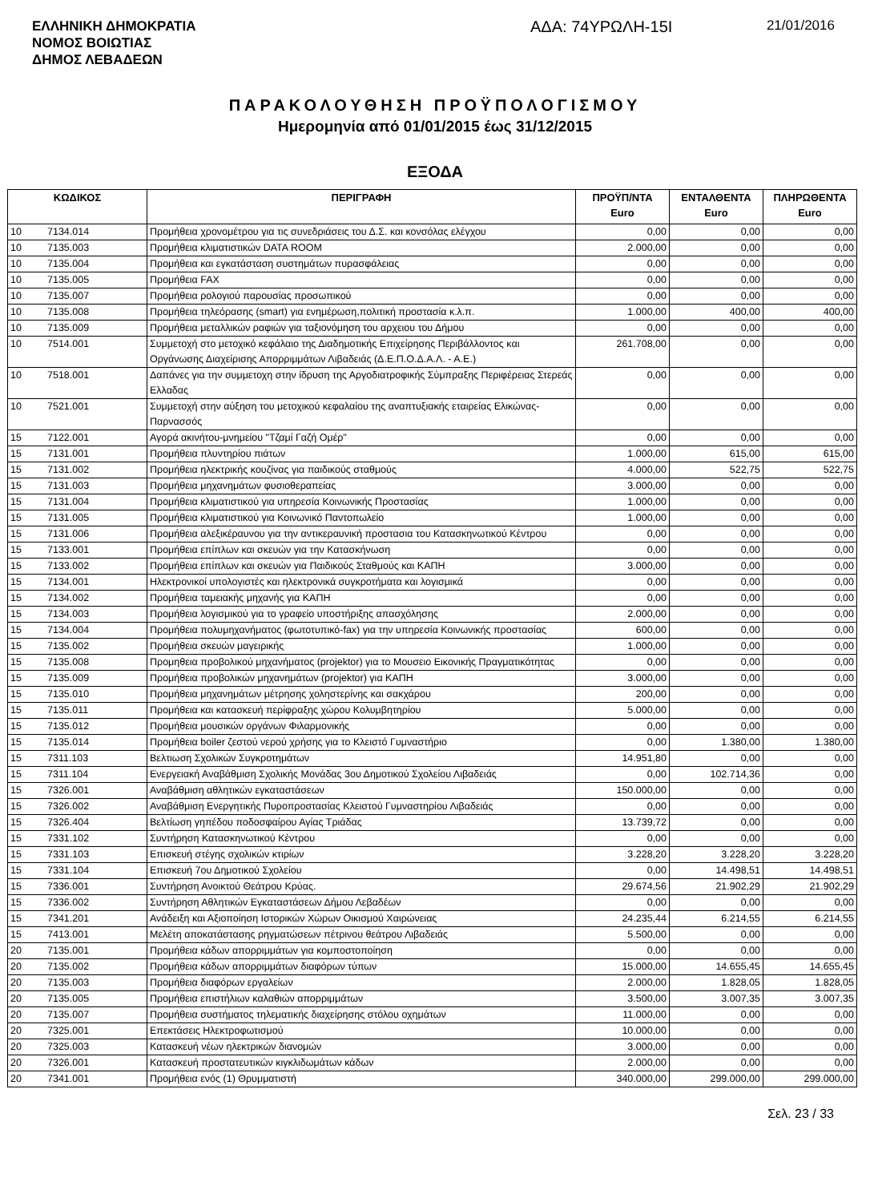ΕΛΛΗΝΙΚΗ ΔΗΜΟΚΡΑΤΙΑ
ΝΟΜΟΣ ΒΟΙΩΤΙΑΣ
ΔΗΜΟΣ ΛΕΒΑΔΕΩΝ
ΑΔΑ: 74ΥΡΩΛΗ-15Ι
21/01/2016
ΠΑΡΑΚΟΛΟΥΘΗΣΗ ΠΡΟΫΠΟΛΟΓΙΣΜΟΥ
Ημερομηνία από 01/01/2015 έως 31/12/2015
ΕΞΟΔΑ
| ΚΩΔΙΚΟΣ | | ΠΕΡΙΓΡΑΦΗ | ΠΡΟΫΠ/ΝΤΑ Euro | ΕΝΤΑΛΘΕΝΤΑ Euro | ΠΛΗΡΩΘΕΝΤΑ Euro |
| --- | --- | --- | --- | --- | --- |
| 10 | 7134.014 | Προμήθεια χρονομέτρου για τις συνεδριάσεις του Δ.Σ. και κονσόλας ελέγχου | 0,00 | 0,00 | 0,00 |
| 10 | 7135.003 | Προμήθεια κλιματιστικών DATA ROOM | 2.000,00 | 0,00 | 0,00 |
| 10 | 7135.004 | Προμήθεια και εγκατάσταση συστημάτων πυρασφάλειας | 0,00 | 0,00 | 0,00 |
| 10 | 7135.005 | Προμήθεια FAX | 0,00 | 0,00 | 0,00 |
| 10 | 7135.007 | Προμήθεια ρολογιού παρουσίας προσωπικού | 0,00 | 0,00 | 0,00 |
| 10 | 7135.008 | Προμήθεια τηλεόρασης (smart) για ενημέρωση,πολιτική προστασία κ.λ.π. | 1.000,00 | 400,00 | 400,00 |
| 10 | 7135.009 | Προμήθεια μεταλλικών ραφιών για ταξιονόμηση του αρχειου του Δήμου | 0,00 | 0,00 | 0,00 |
| 10 | 7514.001 | Συμμετοχή στο μετοχικό κεφάλαιο της Διαδημοτικής Επιχείρησης Περιβάλλοντος και Οργάνωσης Διαχείρισης Απορριμμάτων Λιβαδειάς (Δ.Ε.Π.Ο.Δ.Α.Λ. - Α.Ε.) | 261.708,00 | 0,00 | 0,00 |
| 10 | 7518.001 | Δαπάνες για την συμμετοχη στην ίδρυση της Αργοδιατροφικής Σύμπραξης Περιφέρειας Στερεάς Ελλαδας | 0,00 | 0,00 | 0,00 |
| 10 | 7521.001 | Συμμετοχή στην αύξηση του μετοχικού κεφαλαίου της αναπτυξιακής εταιρείας Ελικώνας-Παρνασσός | 0,00 | 0,00 | 0,00 |
| 15 | 7122.001 | Αγορά ακινήτου-μνημείου "Τζαμί Γαζή Ομέρ" | 0,00 | 0,00 | 0,00 |
| 15 | 7131.001 | Προμήθεια πλυντηρίου πιάτων | 1.000,00 | 615,00 | 615,00 |
| 15 | 7131.002 | Προμήθεια ηλεκτρικής κουζίνας για παιδικούς σταθμούς | 4.000,00 | 522,75 | 522,75 |
| 15 | 7131.003 | Προμήθεια μηχανημάτων φυσιοθεραπείας | 3.000,00 | 0,00 | 0,00 |
| 15 | 7131.004 | Προμήθεια κλιματιστικού για υπηρεσία Κοινωνικής Προστασίας | 1.000,00 | 0,00 | 0,00 |
| 15 | 7131.005 | Προμήθεια κλιματιστικού για Κοινωνικό Παντοπωλείο | 1.000,00 | 0,00 | 0,00 |
| 15 | 7131.006 | Προμήθεια αλεξικέραυνου για την αντικεραυνική προστασια του Κατασκηνωτικού Κέντρου | 0,00 | 0,00 | 0,00 |
| 15 | 7133.001 | Προμήθεια επίπλων και σκευών για την Κατασκήνωση | 0,00 | 0,00 | 0,00 |
| 15 | 7133.002 | Προμήθεια επίπλων και σκευών για Παιδικούς Σταθμούς και ΚΑΠΗ | 3.000,00 | 0,00 | 0,00 |
| 15 | 7134.001 | Ηλεκτρονικοί υπολογιστές και ηλεκτρονικά συγκροτήματα και λογισμικά | 0,00 | 0,00 | 0,00 |
| 15 | 7134.002 | Προμήθεια ταμειακής μηχανής για ΚΑΠΗ | 0,00 | 0,00 | 0,00 |
| 15 | 7134.003 | Προμήθεια λογισμικού για το γραφείο υποστήριξης απασχόλησης | 2.000,00 | 0,00 | 0,00 |
| 15 | 7134.004 | Προμήθεια πολυμηχανήματος (φωτοτυπικό-fax) για την υπηρεσία Κοινωνικής προστασίας | 600,00 | 0,00 | 0,00 |
| 15 | 7135.002 | Προμήθεια σκευών μαγειρικής | 1.000,00 | 0,00 | 0,00 |
| 15 | 7135.008 | Προμηθεια προβολικού μηχανήματος (projektor) για το Μουσειο Εικονικής Πραγματικότητας | 0,00 | 0,00 | 0,00 |
| 15 | 7135.009 | Προμήθεια προβολικών μηχανημάτων (projektor) για ΚΑΠΗ | 3.000,00 | 0,00 | 0,00 |
| 15 | 7135.010 | Προμήθεια μηχανημάτων μέτρησης χοληστερίνης και σακχάρου | 200,00 | 0,00 | 0,00 |
| 15 | 7135.011 | Προμήθεια και κατασκευή περίφραξης χώρου Κολυμβητηρίου | 5.000,00 | 0,00 | 0,00 |
| 15 | 7135.012 | Προμήθεια μουσικών οργάνων Φιλαρμονικής | 0,00 | 0,00 | 0,00 |
| 15 | 7135.014 | Προμήθεια boiler ζεστού νερού χρήσης για το Κλειστό Γυμναστήριο | 0,00 | 1.380,00 | 1.380,00 |
| 15 | 7311.103 | Βελτιωση Σχολικών Συγκροτημάτων | 14.951,80 | 0,00 | 0,00 |
| 15 | 7311.104 | Ενεργειακή Αναβάθμιση Σχολικής Μονάδας 3ου Δημοτικού Σχολείου Λιβαδειάς | 0,00 | 102.714,36 | 0,00 |
| 15 | 7326.001 | Αναβάθμιση αθλητικών εγκαταστάσεων | 150.000,00 | 0,00 | 0,00 |
| 15 | 7326.002 | Αναβάθμιση Ενεργητικής Πυροπροστασίας Κλειστού Γυμναστηρίου Λιβαδειάς | 0,00 | 0,00 | 0,00 |
| 15 | 7326.404 | Βελτίωση γηπέδου ποδοσφαίρου Αγίας Τριάδας | 13.739,72 | 0,00 | 0,00 |
| 15 | 7331.102 | Συντήρηση Κατασκηνωτικού Κέντρου | 0,00 | 0,00 | 0,00 |
| 15 | 7331.103 | Επισκευή στέγης σχολικών κτιρίων | 3.228,20 | 3.228,20 | 3.228,20 |
| 15 | 7331.104 | Επισκευή 7ου Δημοτικού Σχολείου | 0,00 | 14.498,51 | 14.498,51 |
| 15 | 7336.001 | Συντήρηση Ανοικτού Θεάτρου Κρύας. | 29.674,56 | 21.902,29 | 21.902,29 |
| 15 | 7336.002 | Συντήρηση Αθλητικών Εγκαταστάσεων Δήμου Λεβαδέων | 0,00 | 0,00 | 0,00 |
| 15 | 7341.201 | Ανάδειξη και Αξιοποίηση Ιστορικών Χώρων Οικισμού Χαιρώνειας | 24.235,44 | 6.214,55 | 6.214,55 |
| 15 | 7413.001 | Μελέτη αποκατάστασης ρηγματώσεων πέτρινου θεάτρου Λιβαδειάς | 5.500,00 | 0,00 | 0,00 |
| 20 | 7135.001 | Προμήθεια κάδων απορριμμάτων για κομποστοποίηση | 0,00 | 0,00 | 0,00 |
| 20 | 7135.002 | Προμήθεια κάδων απορριμμάτων διαφόρων τύπων | 15.000,00 | 14.655,45 | 14.655,45 |
| 20 | 7135.003 | Προμήθεια διαφόρων εργαλείων | 2.000,00 | 1.828,05 | 1.828,05 |
| 20 | 7135.005 | Προμήθεια επιστήλιων καλαθιών απορριμμάτων | 3.500,00 | 3.007,35 | 3.007,35 |
| 20 | 7135.007 | Προμήθεια συστήματος τηλεματικής διαχείρησης στόλου οχημάτων | 11.000,00 | 0,00 | 0,00 |
| 20 | 7325.001 | Επεκτάσεις Ηλεκτροφωτισμού | 10.000,00 | 0,00 | 0,00 |
| 20 | 7325.003 | Κατασκευή νέων ηλεκτρικών διανομών | 3.000,00 | 0,00 | 0,00 |
| 20 | 7326.001 | Κατασκευή προστατευτικών κιγκλιδωμάτων κάδων | 2.000,00 | 0,00 | 0,00 |
| 20 | 7341.001 | Προμήθεια ενός (1) Θρυμματιστή | 340.000,00 | 299.000,00 | 299.000,00 |
Σελ. 23 / 33